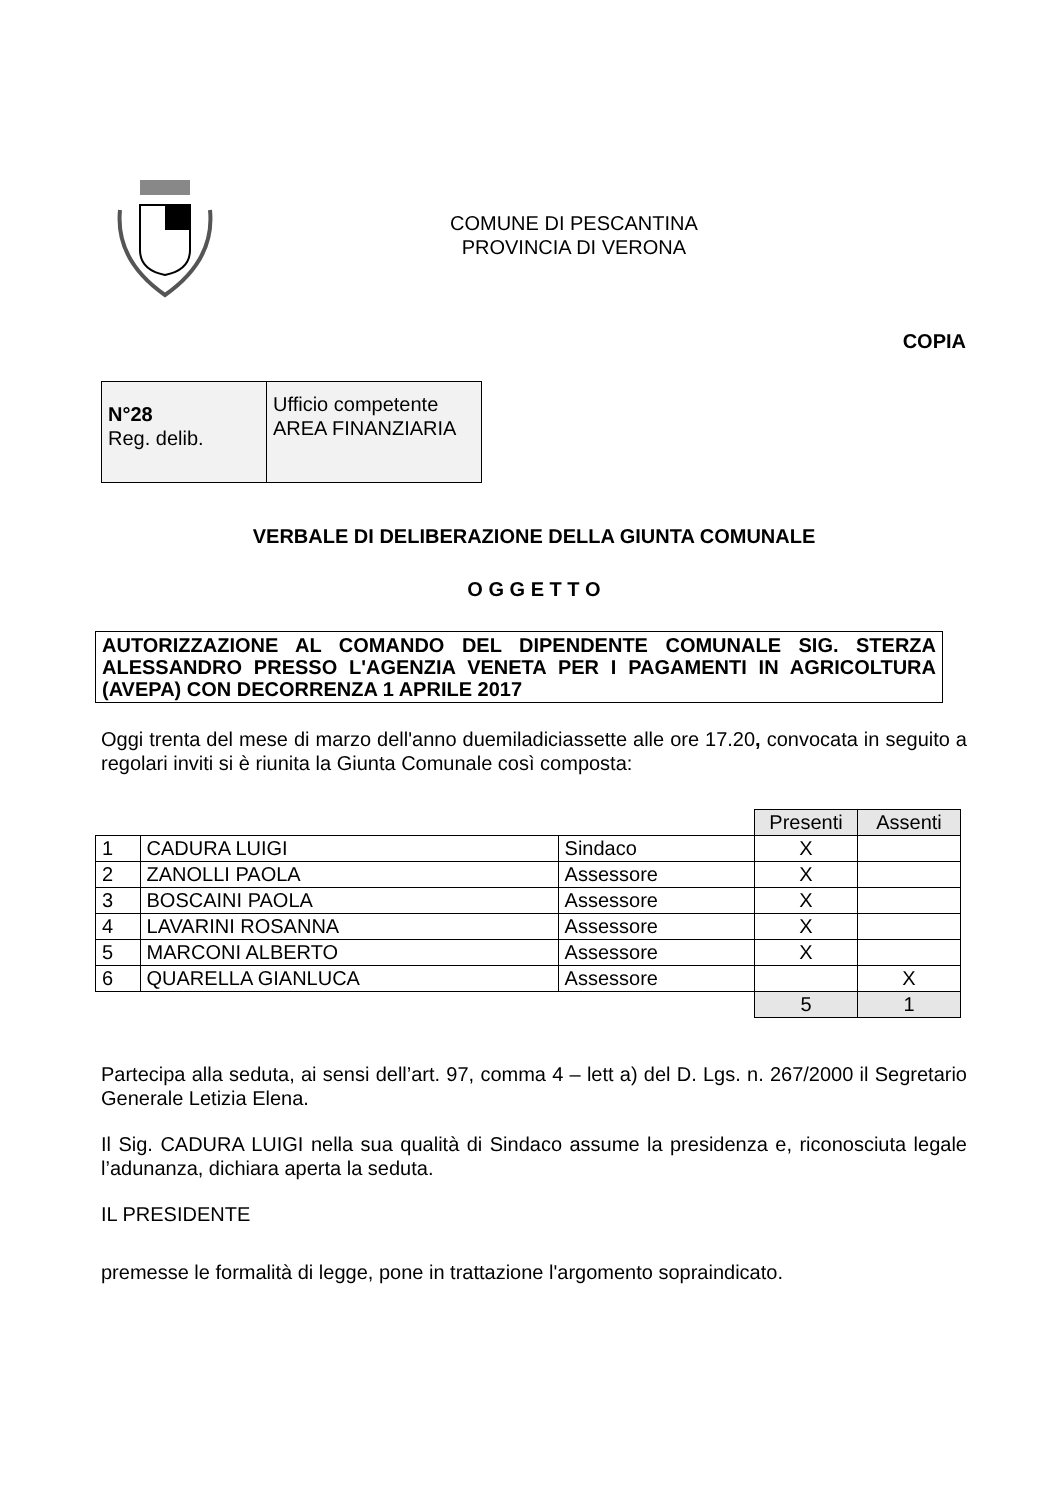COMUNE DI PESCANTINA
PROVINCIA DI VERONA
COPIA
| N°28 Reg. delib. | Ufficio competente AREA FINANZIARIA |
VERBALE DI DELIBERAZIONE DELLA GIUNTA COMUNALE
O G G E T T O
AUTORIZZAZIONE AL COMANDO DEL DIPENDENTE COMUNALE SIG. STERZA ALESSANDRO PRESSO L'AGENZIA VENETA PER I PAGAMENTI IN AGRICOLTURA (AVEPA) CON DECORRENZA 1 APRILE 2017
Oggi trenta del mese di marzo dell'anno duemiladiciassette alle ore 17.20, convocata in seguito a regolari inviti si è riunita la Giunta Comunale così composta:
| | | | Presenti | Assenti |
| 1 | CADURA LUIGI | Sindaco | X | |
| 2 | ZANOLLI PAOLA | Assessore | X | |
| 3 | BOSCAINI PAOLA | Assessore | X | |
| 4 | LAVARINI ROSANNA | Assessore | X | |
| 5 | MARCONI ALBERTO | Assessore | X | |
| 6 | QUARELLA GIANLUCA | Assessore | | X |
| | | | 5 | 1 |
Partecipa alla seduta, ai sensi dell’art. 97, comma 4 – lett a) del D. Lgs. n. 267/2000 il Segretario Generale Letizia Elena.
Il Sig. CADURA LUIGI nella sua qualità di Sindaco assume la presidenza e, riconosciuta legale l’adunanza, dichiara aperta la seduta.
IL PRESIDENTE
premesse le formalità di legge, pone in trattazione l'argomento sopraindicato.